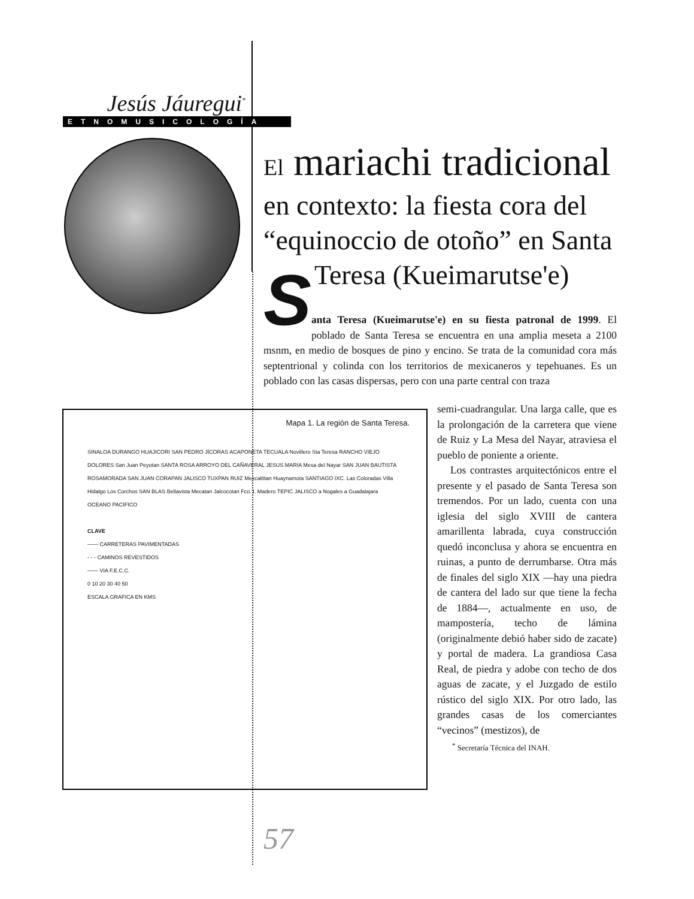Jesús Jáuregui<sup>*</sup>
ETNOMUSICOLOGÍA
El mariachi tradicional
en contexto: la fiesta cora del “equinoccio de otoño” en Santa Teresa (Kueimarutse'e)
S
anta Teresa (Kueimarutse'e) en su fiesta patronal de 1999. El poblado de Santa Teresa se encuentra en una amplia meseta a 2100 msnm, en medio de bosques de pino y encino. Se trata de la comunidad cora más septentrional y colinda con los territorios de mexicaneros y tepehuanes. Es un poblado con las casas dispersas, pero con una parte central con traza
Mapa 1. La región de Santa Teresa.
SINALOA DURANGO HUAJICORI SAN PEDRO JÍCORAS ACAPONETA TECUALA Novillero Sta Teresa RANCHO VIEJO DOLORES San Juan Peyotan SANTA ROSA ARROYO DEL CAÑAVERAL JESUS MARIA Mesa del Nayar SAN JUAN BAUTISTA ROSAMORADA SAN JUAN CORAPAN JALISCO TUXPAN RUIZ Mexcaltitan Huaynamota SANTIAGO IXC. Las Coloradas Villa Hidalgo Los Corchos SAN BLAS Bellavista Mecatan Jalcocotan Fco. I. Madero TEPIC JALISCO a Nogales a Guadalajara OCEANO PACIFICO
CLAVE
—— CARRETERAS PAVIMENTADAS
- - - CAMINOS REVESTIDOS
—— VIA F.E.C.C.
0 10 20 30 40 50
ESCALA GRAFICA EN KMS
semi-cuadrangular. Una larga calle, que es la prolongación de la carretera que viene de Ruiz y La Mesa del Nayar, atraviesa el pueblo de poniente a oriente.
Los contrastes arquitectónicos entre el presente y el pasado de Santa Teresa son tremendos. Por un lado, cuenta con una iglesia del siglo XVIII de cantera amarillenta labrada, cuya construcción quedó inconclusa y ahora se encuentra en ruinas, a punto de derrumbarse. Otra más de finales del siglo XIX —hay una piedra de cantera del lado sur que tiene la fecha de 1884—, actualmente en uso, de mampostería, techo de lámina (originalmente debió haber sido de zacate) y portal de madera. La grandiosa Casa Real, de piedra y adobe con techo de dos aguas de zacate, y el Juzgado de estilo rústico del siglo XIX. Por otro lado, las grandes casas de los comerciantes “vecinos” (mestizos), de
<sup>*</sup> Secretaría Técnica del INAH.
57